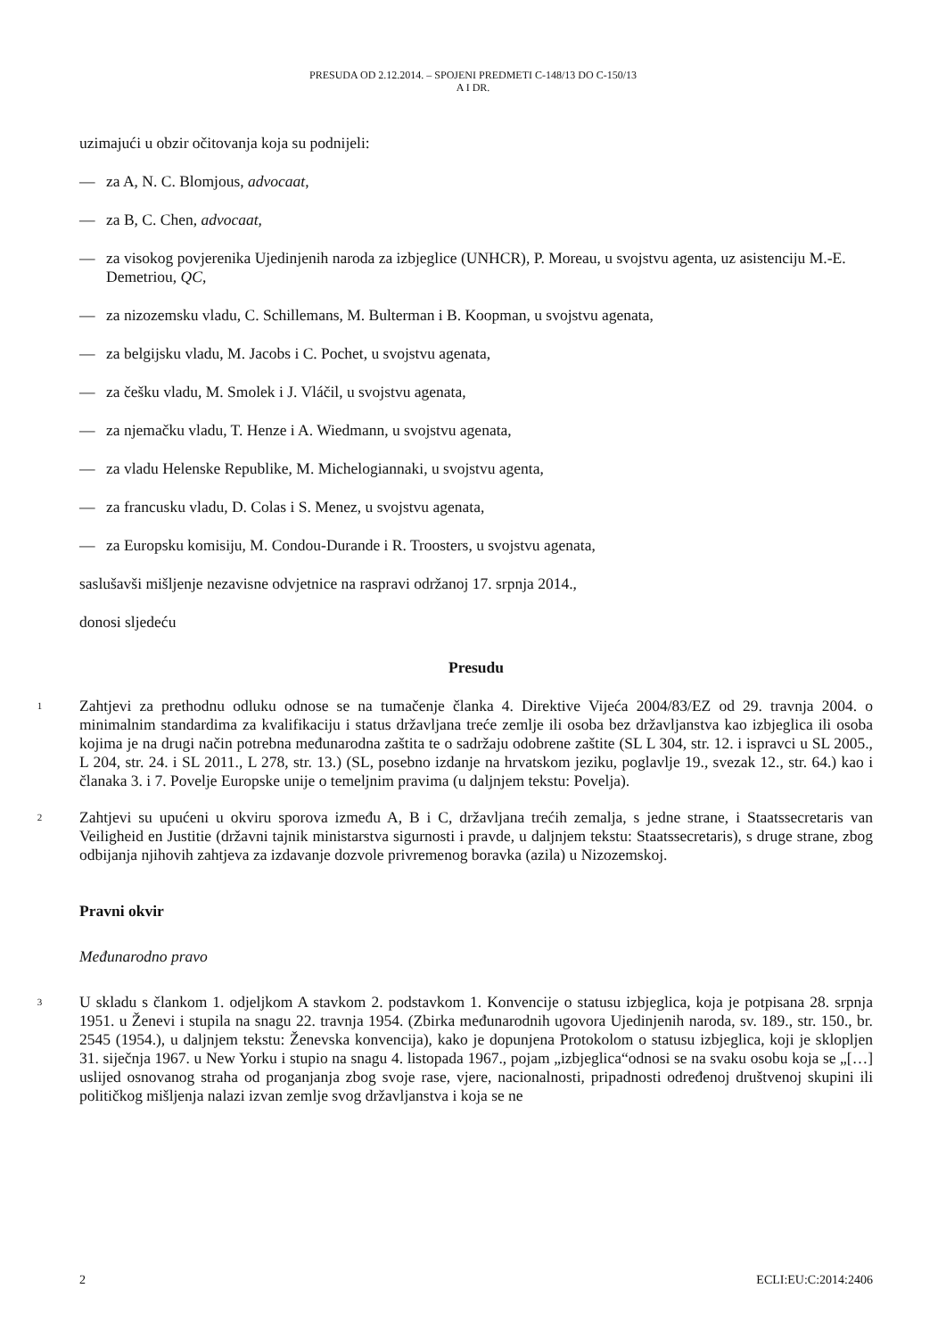PRESUDA OD 2.12.2014. – SPOJENI PREDMETI C-148/13 DO C-150/13
A I DR.
uzimajući u obzir očitovanja koja su podnijeli:
— za A, N. C. Blomjous, advocaat,
— za B, C. Chen, advocaat,
— za visokog povjerenika Ujedinjenih naroda za izbjeglice (UNHCR), P. Moreau, u svojstvu agenta, uz asistenciju M.-E. Demetriou, QC,
— za nizozemsku vladu, C. Schillemans, M. Bulterman i B. Koopman, u svojstvu agenata,
— za belgijsku vladu, M. Jacobs i C. Pochet, u svojstvu agenata,
— za češku vladu, M. Smolek i J. Vláčil, u svojstvu agenata,
— za njemačku vladu, T. Henze i A. Wiedmann, u svojstvu agenata,
— za vladu Helenske Republike, M. Michelogiannaki, u svojstvu agenta,
— za francusku vladu, D. Colas i S. Menez, u svojstvu agenata,
— za Europsku komisiju, M. Condou-Durande i R. Troosters, u svojstvu agenata,
saslušavši mišljenje nezavisne odvjetnice na raspravi održanoj 17. srpnja 2014.,
donosi sljedeću
Presudu
1 Zahtjevi za prethodnu odluku odnose se na tumačenje članka 4. Direktive Vijeća 2004/83/EZ od 29. travnja 2004. o minimalnim standardima za kvalifikaciju i status državljana treće zemlje ili osoba bez državljanstva kao izbjeglica ili osoba kojima je na drugi način potrebna međunarodna zaštita te o sadržaju odobrene zaštite (SL L 304, str. 12. i ispravci u SL 2005., L 204, str. 24. i SL 2011., L 278, str. 13.) (SL, posebno izdanje na hrvatskom jeziku, poglavlje 19., svezak 12., str. 64.) kao i članaka 3. i 7. Povelje Europske unije o temeljnim pravima (u daljnjem tekstu: Povelja).
2 Zahtjevi su upućeni u okviru sporova između A, B i C, državljana trećih zemalja, s jedne strane, i Staatssecretaris van Veiligheid en Justitie (državni tajnik ministarstva sigurnosti i pravde, u daljnjem tekstu: Staatssecretaris), s druge strane, zbog odbijanja njihovih zahtjeva za izdavanje dozvole privremenog boravka (azila) u Nizozemskoj.
Pravni okvir
Međunarodno pravo
3 U skladu s člankom 1. odjeljkom A stavkom 2. podstavkom 1. Konvencije o statusu izbjeglica, koja je potpisana 28. srpnja 1951. u Ženevi i stupila na snagu 22. travnja 1954. (Zbirka međunarodnih ugovora Ujedinjenih naroda, sv. 189., str. 150., br. 2545 (1954.), u daljnjem tekstu: Ženevska konvencija), kako je dopunjena Protokolom o statusu izbjeglica, koji je sklopljen 31. siječnja 1967. u New Yorku i stupio na snagu 4. listopada 1967., pojam „izbjeglica“odnosi se na svaku osobu koja se „[…] uslijed osnovanog straha od proganjanja zbog svoje rase, vjere, nacionalnosti, pripadnosti određenoj društvenoj skupini ili političkog mišljenja nalazi izvan zemlje svog državljanstva i koja se ne
2 ECLI:EU:C:2014:2406